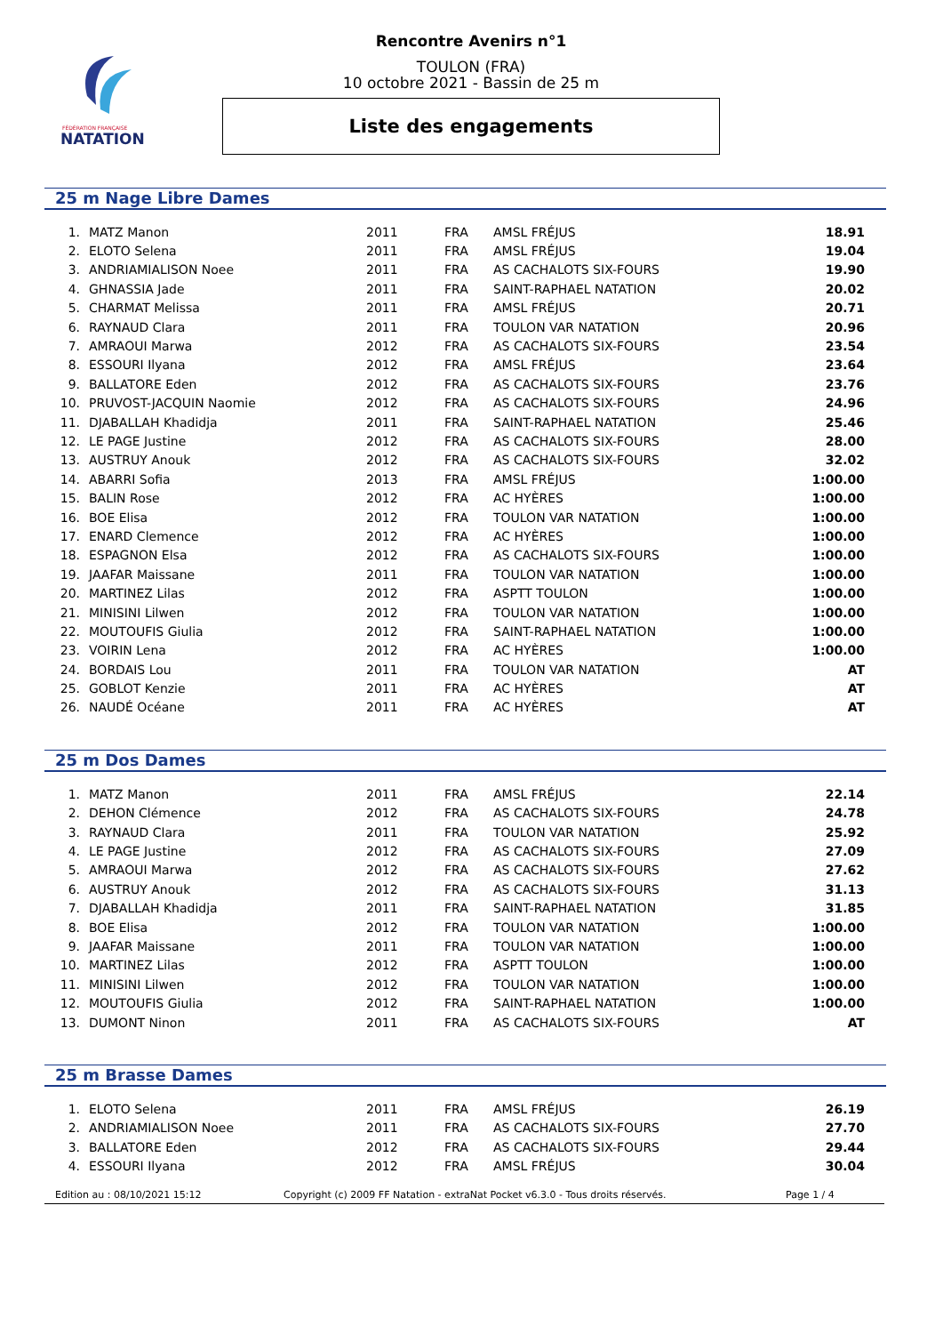FÉDÉRATION FRANÇAISE
NATATION
Rencontre Avenirs n°1
TOULON (FRA)
10 octobre 2021 - Bassin de 25 m
Liste des engagements
25 m Nage Libre Dames
| 1. | MATZ Manon | 2011 | FRA | AMSL FRÉJUS | 18.91 |
| 2. | ELOTO Selena | 2011 | FRA | AMSL FRÉJUS | 19.04 |
| 3. | ANDRIAMIALISON Noee | 2011 | FRA | AS CACHALOTS SIX-FOURS | 19.90 |
| 4. | GHNASSIA Jade | 2011 | FRA | SAINT-RAPHAEL NATATION | 20.02 |
| 5. | CHARMAT Melissa | 2011 | FRA | AMSL FRÉJUS | 20.71 |
| 6. | RAYNAUD Clara | 2011 | FRA | TOULON VAR NATATION | 20.96 |
| 7. | AMRAOUI Marwa | 2012 | FRA | AS CACHALOTS SIX-FOURS | 23.54 |
| 8. | ESSOURI Ilyana | 2012 | FRA | AMSL FRÉJUS | 23.64 |
| 9. | BALLATORE Eden | 2012 | FRA | AS CACHALOTS SIX-FOURS | 23.76 |
| 10. | PRUVOST-JACQUIN Naomie | 2012 | FRA | AS CACHALOTS SIX-FOURS | 24.96 |
| 11. | DJABALLAH Khadidja | 2011 | FRA | SAINT-RAPHAEL NATATION | 25.46 |
| 12. | LE PAGE Justine | 2012 | FRA | AS CACHALOTS SIX-FOURS | 28.00 |
| 13. | AUSTRUY Anouk | 2012 | FRA | AS CACHALOTS SIX-FOURS | 32.02 |
| 14. | ABARRI Sofia | 2013 | FRA | AMSL FRÉJUS | 1:00.00 |
| 15. | BALIN Rose | 2012 | FRA | AC HYÈRES | 1:00.00 |
| 16. | BOE Elisa | 2012 | FRA | TOULON VAR NATATION | 1:00.00 |
| 17. | ENARD Clemence | 2012 | FRA | AC HYÈRES | 1:00.00 |
| 18. | ESPAGNON Elsa | 2012 | FRA | AS CACHALOTS SIX-FOURS | 1:00.00 |
| 19. | JAAFAR Maissane | 2011 | FRA | TOULON VAR NATATION | 1:00.00 |
| 20. | MARTINEZ Lilas | 2012 | FRA | ASPTT TOULON | 1:00.00 |
| 21. | MINISINI Lilwen | 2012 | FRA | TOULON VAR NATATION | 1:00.00 |
| 22. | MOUTOUFIS Giulia | 2012 | FRA | SAINT-RAPHAEL NATATION | 1:00.00 |
| 23. | VOIRIN Lena | 2012 | FRA | AC HYÈRES | 1:00.00 |
| 24. | BORDAIS Lou | 2011 | FRA | TOULON VAR NATATION | AT |
| 25. | GOBLOT Kenzie | 2011 | FRA | AC HYÈRES | AT |
| 26. | NAUDÉ Océane | 2011 | FRA | AC HYÈRES | AT |
25 m Dos Dames
| 1. | MATZ Manon | 2011 | FRA | AMSL FRÉJUS | 22.14 |
| 2. | DEHON Clémence | 2012 | FRA | AS CACHALOTS SIX-FOURS | 24.78 |
| 3. | RAYNAUD Clara | 2011 | FRA | TOULON VAR NATATION | 25.92 |
| 4. | LE PAGE Justine | 2012 | FRA | AS CACHALOTS SIX-FOURS | 27.09 |
| 5. | AMRAOUI Marwa | 2012 | FRA | AS CACHALOTS SIX-FOURS | 27.62 |
| 6. | AUSTRUY Anouk | 2012 | FRA | AS CACHALOTS SIX-FOURS | 31.13 |
| 7. | DJABALLAH Khadidja | 2011 | FRA | SAINT-RAPHAEL NATATION | 31.85 |
| 8. | BOE Elisa | 2012 | FRA | TOULON VAR NATATION | 1:00.00 |
| 9. | JAAFAR Maissane | 2011 | FRA | TOULON VAR NATATION | 1:00.00 |
| 10. | MARTINEZ Lilas | 2012 | FRA | ASPTT TOULON | 1:00.00 |
| 11. | MINISINI Lilwen | 2012 | FRA | TOULON VAR NATATION | 1:00.00 |
| 12. | MOUTOUFIS Giulia | 2012 | FRA | SAINT-RAPHAEL NATATION | 1:00.00 |
| 13. | DUMONT Ninon | 2011 | FRA | AS CACHALOTS SIX-FOURS | AT |
25 m Brasse Dames
| 1. | ELOTO Selena | 2011 | FRA | AMSL FRÉJUS | 26.19 |
| 2. | ANDRIAMIALISON Noee | 2011 | FRA | AS CACHALOTS SIX-FOURS | 27.70 |
| 3. | BALLATORE Eden | 2012 | FRA | AS CACHALOTS SIX-FOURS | 29.44 |
| 4. | ESSOURI Ilyana | 2012 | FRA | AMSL FRÉJUS | 30.04 |
Edition au : 08/10/2021 15:12 Copyright (c) 2009 FF Natation - extraNat Pocket v6.3.0 - Tous droits réservés. Page 1 / 4